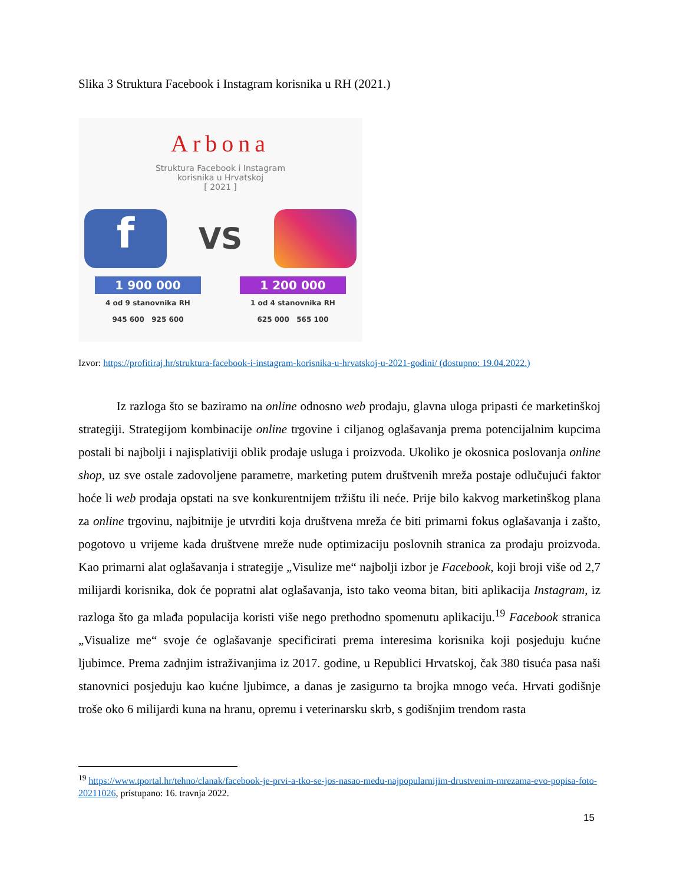Slika 3 Struktura Facebook i Instagram korisnika u RH (2021.)
Arbona
Struktura Facebook i Instagram
korisnika u Hrvatskoj
[ 2021 ]
f
VS
1 900 000
4 od 9 stanovnika RH
945 600 925 600
1 200 000
1 od 4 stanovnika RH
625 000 565 100
Izvor: https://profitiraj.hr/struktura-facebook-i-instagram-korisnika-u-hrvatskoj-u-2021-godini/ (dostupno: 19.04.2022.)
Iz razloga što se baziramo na online odnosno web prodaju, glavna uloga pripasti će marketinškoj strategiji. Strategijom kombinacije online trgovine i ciljanog oglašavanja prema potencijalnim kupcima postali bi najbolji i najisplativiji oblik prodaje usluga i proizvoda. Ukoliko je okosnica poslovanja online shop, uz sve ostale zadovoljene parametre, marketing putem društvenih mreža postaje odlučujući faktor hoće li web prodaja opstati na sve konkurentnijem tržištu ili neće. Prije bilo kakvog marketinškog plana za online trgovinu, najbitnije je utvrditi koja društvena mreža će biti primarni fokus oglašavanja i zašto, pogotovo u vrijeme kada društvene mreže nude optimizaciju poslovnih stranica za prodaju proizvoda. Kao primarni alat oglašavanja i strategije „Visulize me“ najbolji izbor je Facebook, koji broji više od 2,7 milijardi korisnika, dok će popratni alat oglašavanja, isto tako veoma bitan, biti aplikacija Instagram, iz razloga što ga mlađa populacija koristi više nego prethodno spomenutu aplikaciju.<sup>19</sup> Facebook stranica „Visualize me“ svoje će oglašavanje specificirati prema interesima korisnika koji posjeduju kućne ljubimce. Prema zadnjim istraživanjima iz 2017. godine, u Republici Hrvatskoj, čak 380 tisuća pasa naši stanovnici posjeduju kao kućne ljubimce, a danas je zasigurno ta brojka mnogo veća. Hrvati godišnje troše oko 6 milijardi kuna na hranu, opremu i veterinarsku skrb, s godišnjim trendom rasta
<sup>19</sup> https://www.tportal.hr/tehno/clanak/facebook-je-prvi-a-tko-se-jos-nasao-medu-najpopularnijim-drustvenim-mrezama-evo-popisa-foto-20211026, pristupano: 16. travnja 2022.
15